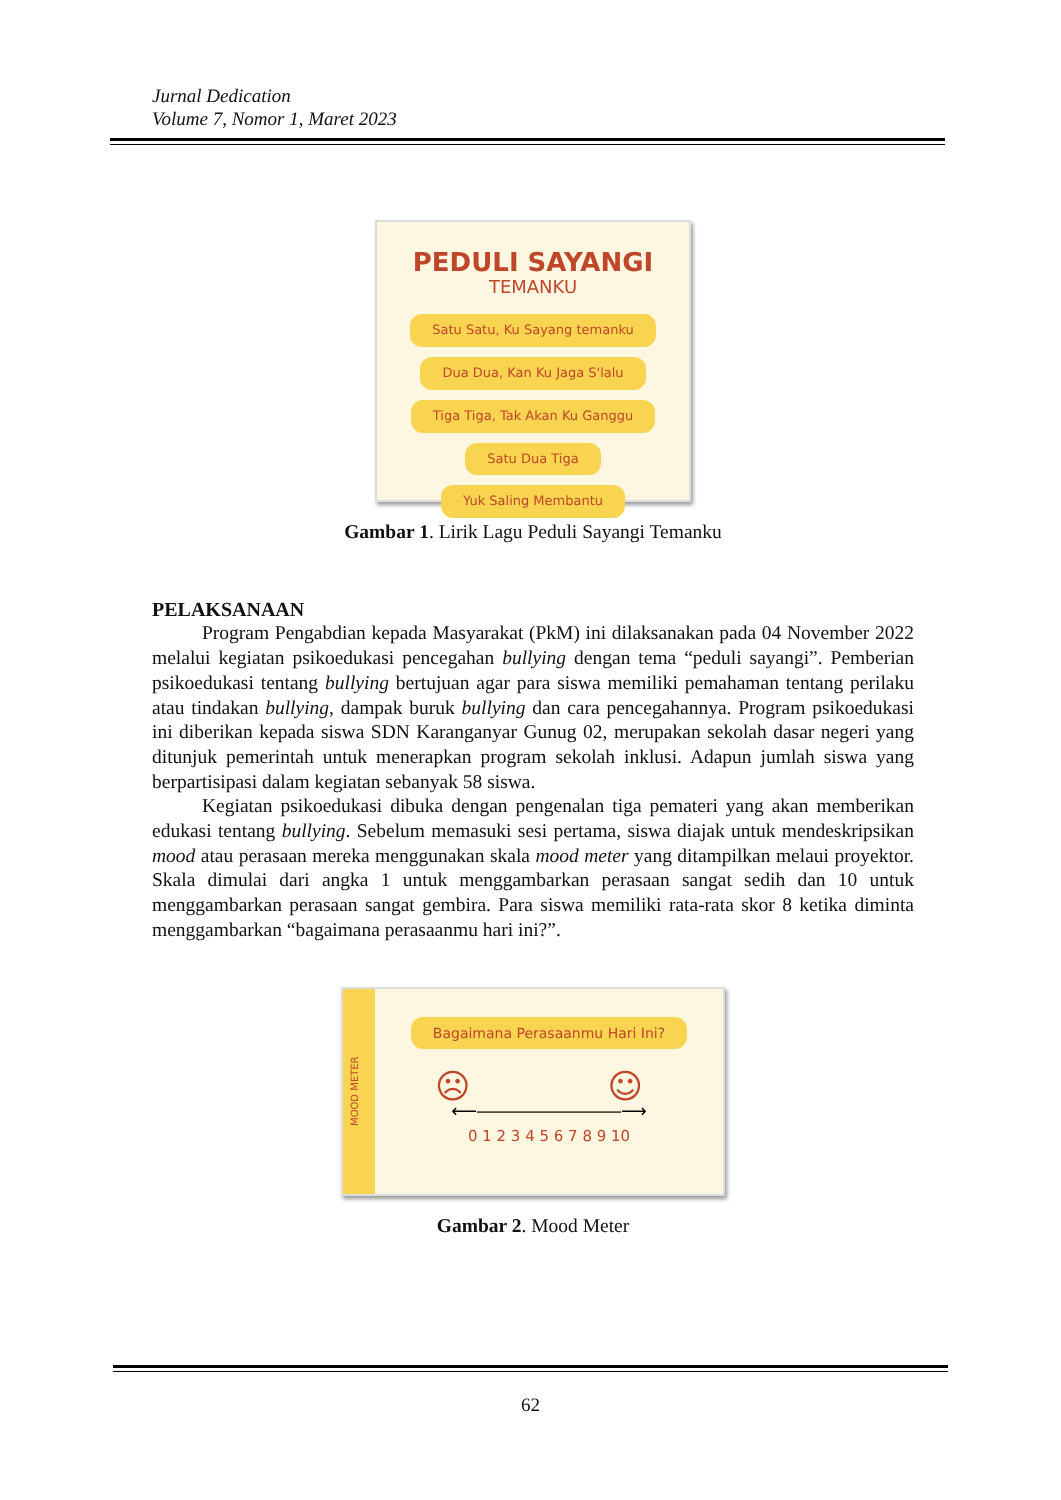Jurnal Dedication
Volume 7, Nomor 1, Maret 2023
PEDULI SAYANGI
TEMANKU
Satu Satu, Ku Sayang temanku
Dua Dua, Kan Ku Jaga S'lalu
Tiga Tiga, Tak Akan Ku Ganggu
Satu Dua Tiga
Yuk Saling Membantu
Gambar 1. Lirik Lagu Peduli Sayangi Temanku
PELAKSANAAN
Program Pengabdian kepada Masyarakat (PkM) ini dilaksanakan pada 04 November 2022 melalui kegiatan psikoedukasi pencegahan bullying dengan tema “peduli sayangi”. Pemberian psikoedukasi tentang bullying bertujuan agar para siswa memiliki pemahaman tentang perilaku atau tindakan bullying, dampak buruk bullying dan cara pencegahannya. Program psikoedukasi ini diberikan kepada siswa SDN Karanganyar Gunug 02, merupakan sekolah dasar negeri yang ditunjuk pemerintah untuk menerapkan program sekolah inklusi. Adapun jumlah siswa yang berpartisipasi dalam kegiatan sebanyak 58 siswa.
Kegiatan psikoedukasi dibuka dengan pengenalan tiga pemateri yang akan memberikan edukasi tentang bullying. Sebelum memasuki sesi pertama, siswa diajak untuk mendeskripsikan mood atau perasaan mereka menggunakan skala mood meter yang ditampilkan melaui proyektor. Skala dimulai dari angka 1 untuk menggambarkan perasaan sangat sedih dan 10 untuk menggambarkan perasaan sangat gembira. Para siswa memiliki rata-rata skor 8 ketika diminta menggambarkan “bagaimana perasaanmu hari ini?”.
MOOD METER
Bagaimana Perasaanmu Hari Ini?
☹ ☺
⟵――――――――⟶
0 1 2 3 4 5 6 7 8 9 10
Gambar 2. Mood Meter
62